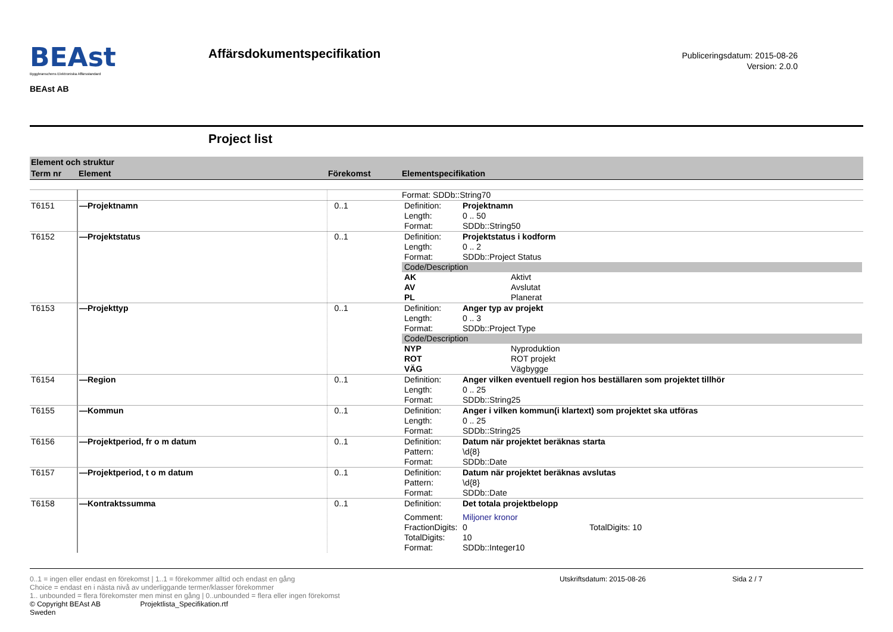BEAst
Byggbranschens Elektroniska Affärsstandard
BEAst AB
Affärsdokumentspecifikation
Publiceringsdatum: 2015-08-26
Version: 2.0.0
Project list
| Element och struktur | | | |
| Term nr | Element | Förekomst | Elementspecifikation |
| | | | Format: SDDb::String70 |
| T6151 | —Projektnamn | 0..1 | / Definition: / Projektnamn / / Length: / 0 .. 50 / / Format: / SDDb::String50 / |
| T6152 | —Projektstatus | 0..1 | / Definition: / Projektstatus i kodform / / Length: / 0 .. 2 / / Format: / SDDb::Project Status / / Code/Description / / / AK / Aktivt / / AV / Avslutat / / PL / Planerat / |
| T6153 | —Projekttyp | 0..1 | / Definition: / Anger typ av projekt / / Length: / 0 .. 3 / / Format: / SDDb::Project Type / / Code/Description / / / NYP / Nyproduktion / / ROT / ROT projekt / / VÄG / Vägbygge / |
| T6154 | —Region | 0..1 | / Definition: / Anger vilken eventuell region hos beställaren som projektet tillhör / / Length: / 0 .. 25 / / Format: / SDDb::String25 / |
| T6155 | —Kommun | 0..1 | / Definition: / Anger i vilken kommun(i klartext) som projektet ska utföras / / Length: / 0 .. 25 / / Format: / SDDb::String25 / |
| T6156 | —Projektperiod, fr o m datum | 0..1 | / Definition: / Datum när projektet beräknas starta / / Pattern: / \d{8} / / Format: / SDDb::Date / |
| T6157 | —Projektperiod, t o m datum | 0..1 | / Definition: / Datum när projektet beräknas avslutas / / Pattern: / \d{8} / / Format: / SDDb::Date / |
| T6158 | —Kontraktssumma | 0..1 | / Definition: / Det totala projektbelopp / / / Comment: / Miljoner kronor / / / FractionDigits: / 0 / TotalDigits: 10 / / TotalDigits: / 10 / / / Format: / SDDb::Integer10 / / |
0..1 = ingen eller endast en förekomst | 1..1 = förekommer alltid och endast en gång
Choice = endast en i nästa nivå av underliggande termer/klasser förekommer
1.. unbounded = flera förekomster men minst en gång | 0..unbounded = flera eller ingen förekomst
Utskriftsdatum: 2015-08-26 Sida 2 / 7
© Copyright BEAst AB Projektlista_Specifikation.rtf
Sweden